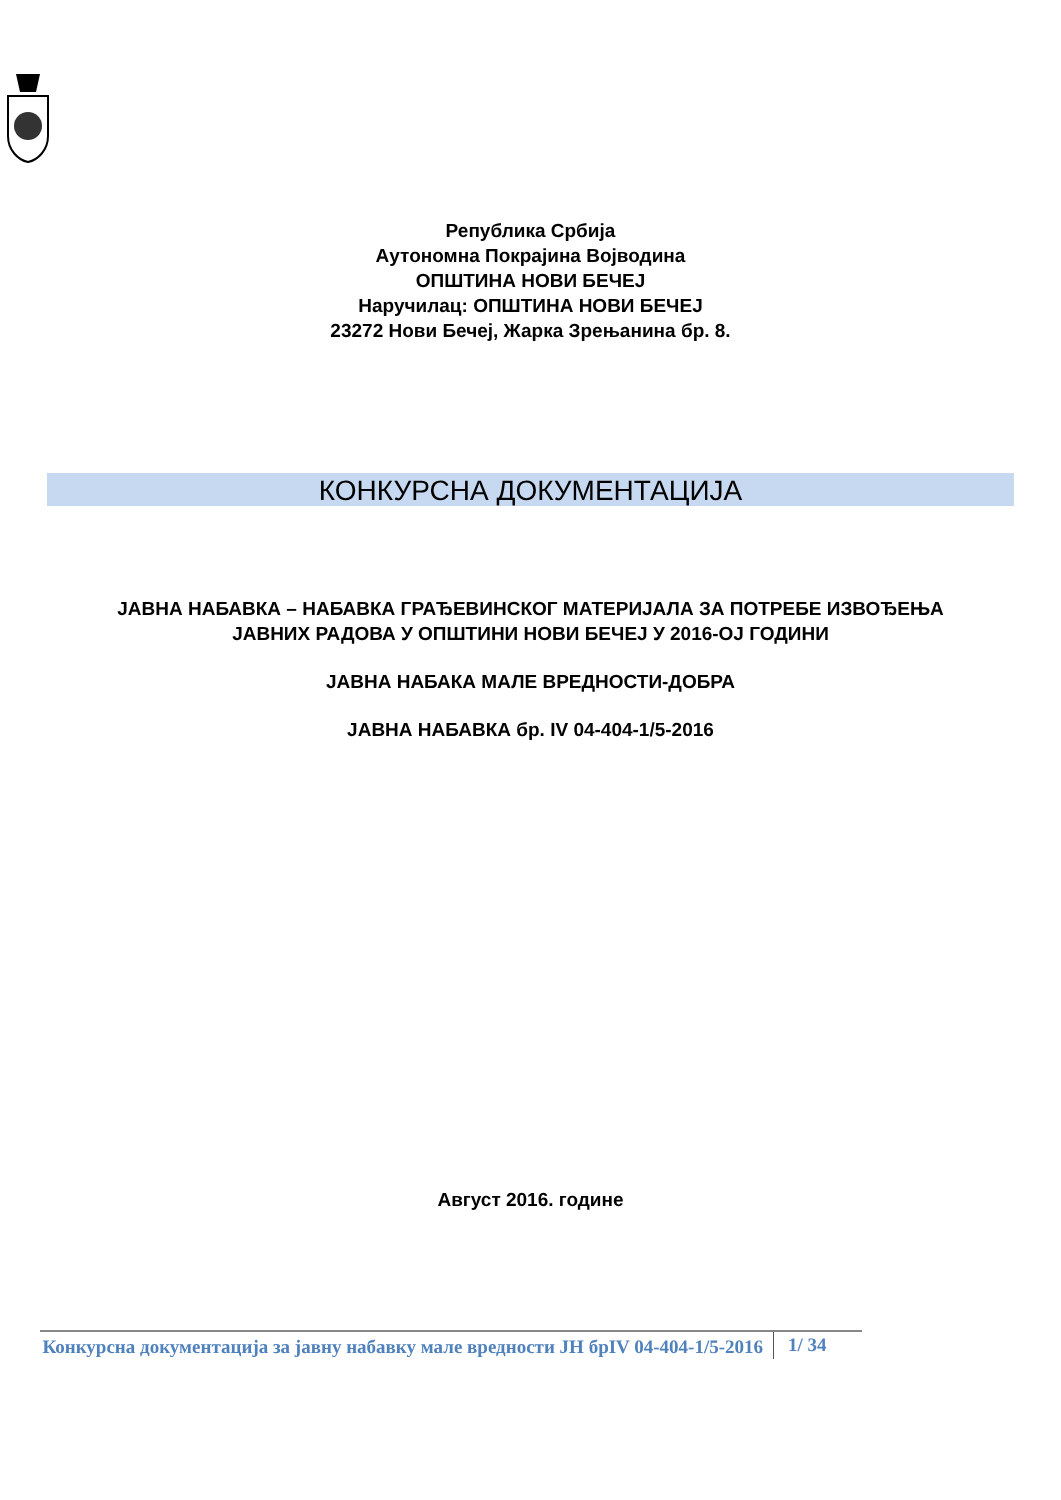Република Србија
Аутономна Покрајина Војводина
ОПШТИНА НОВИ БЕЧЕЈ
Наручилац: ОПШТИНА НОВИ БЕЧЕЈ
23272 Нови Бечеј, Жарка Зрењанина бр. 8.
КОНКУРСНА ДОКУМЕНТАЦИЈА
ЈАВНА НАБАВКА – НАБАВКА ГРАЂЕВИНСКОГ МАТЕРИЈАЛА ЗА ПОТРЕБЕ ИЗВОЂЕЊА
ЈАВНИХ РАДОВА У ОПШТИНИ НОВИ БЕЧЕЈ У 2016-ОЈ ГОДИНИ
ЈАВНА НАБАКА МАЛЕ ВРЕДНОСТИ-ДОБРА
ЈАВНА НАБАВКА бр. IV 04-404-1/5-2016
Август 2016. године
Конкурсна документација за јавну набавку мале вредности ЈН брIV 04-404-1/5-2016
1/ 34